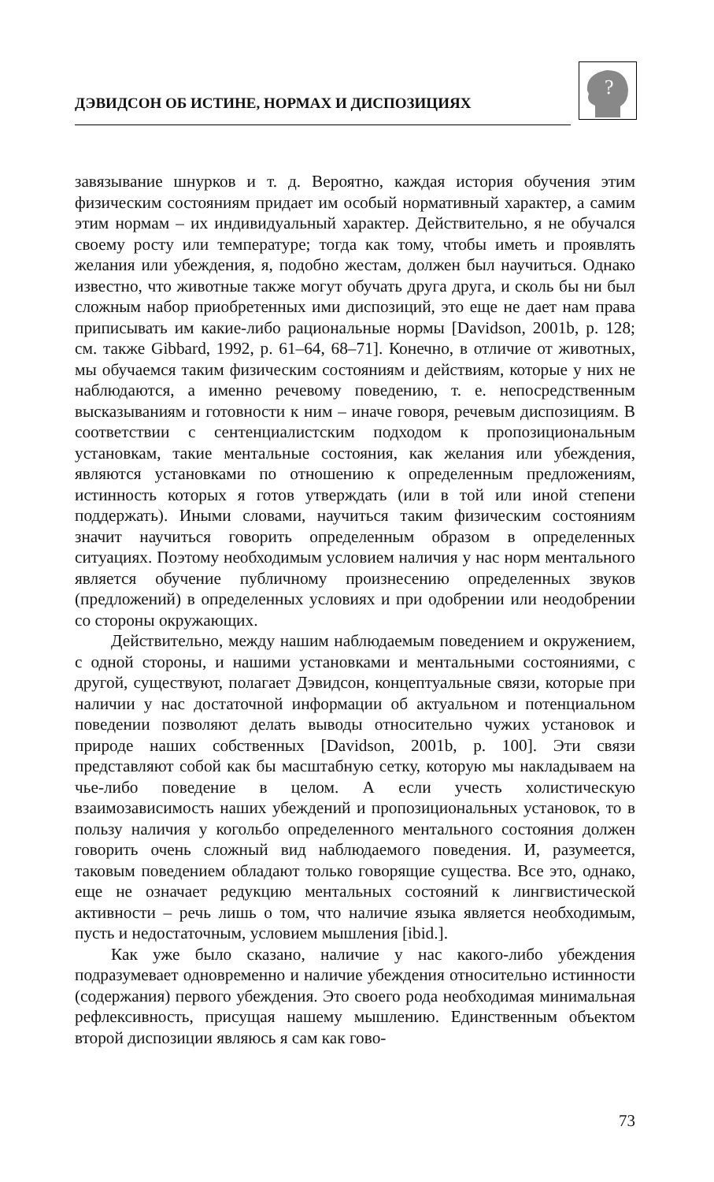ДЭВИДСОН ОБ ИСТИНЕ, НОРМАХ И ДИСПОЗИЦИЯХ
?
завязывание шнурков и т. д. Вероятно, каждая история обучения этим физическим состояниям придает им особый нормативный характер, а самим этим нормам – их индивидуальный характер. Действительно, я не обучался своему росту или температуре; тогда как тому, чтобы иметь и проявлять желания или убеждения, я, подобно жестам, должен был научиться. Однако известно, что животные также могут обучать друга друга, и сколь бы ни был сложным набор приобретенных ими диспозиций, это еще не дает нам права приписывать им какие-либо рациональные нормы [Davidson, 2001b, p. 128; см. также Gibbard, 1992, p. 61–64, 68–71]. Конечно, в отличие от животных, мы обучаемся таким физическим состояниям и действиям, которые у них не наблюдаются, а именно речевому поведению, т. е. непосредственным высказываниям и готовности к ним – иначе говоря, речевым диспозициям. В соответствии с сентенциалистским подходом к пропозициональным установкам, такие ментальные состояния, как желания или убеждения, являются установками по отношению к определенным предложениям, истинность которых я готов утверждать (или в той или иной степени поддержать). Иными словами, научиться таким физическим состояниям значит научиться говорить определенным образом в определенных ситуациях. Поэтому необходимым условием наличия у нас норм ментального является обучение публичному произнесению определенных звуков (предложений) в определенных условиях и при одобрении или неодобрении со стороны окружающих.
Действительно, между нашим наблюдаемым поведением и окружением, с одной стороны, и нашими установками и ментальными состояниями, с другой, существуют, полагает Дэвидсон, концептуальные связи, которые при наличии у нас достаточной информации об актуальном и потенциальном поведении позволяют делать выводы относительно чужих установок и природе наших собственных [Davidson, 2001b, p. 100]. Эти связи представляют собой как бы масштабную сетку, которую мы накладываем на чье-либо поведение в целом. А если учесть холистическую взаимозависимость наших убеждений и пропозициональных установок, то в пользу наличия у когольбо определенного ментального состояния должен говорить очень сложный вид наблюдаемого поведения. И, разумеется, таковым поведением обладают только говорящие существа. Все это, однако, еще не означает редукцию ментальных состояний к лингвистической активности – речь лишь о том, что наличие языка является необходимым, пусть и недостаточным, условием мышления [ibid.].
Как уже было сказано, наличие у нас какого-либо убеждения подразумевает одновременно и наличие убеждения относительно истинности (содержания) первого убеждения. Это своего рода необходимая минимальная рефлексивность, присущая нашему мышлению. Единственным объектом второй диспозиции являюсь я сам как гово-
73